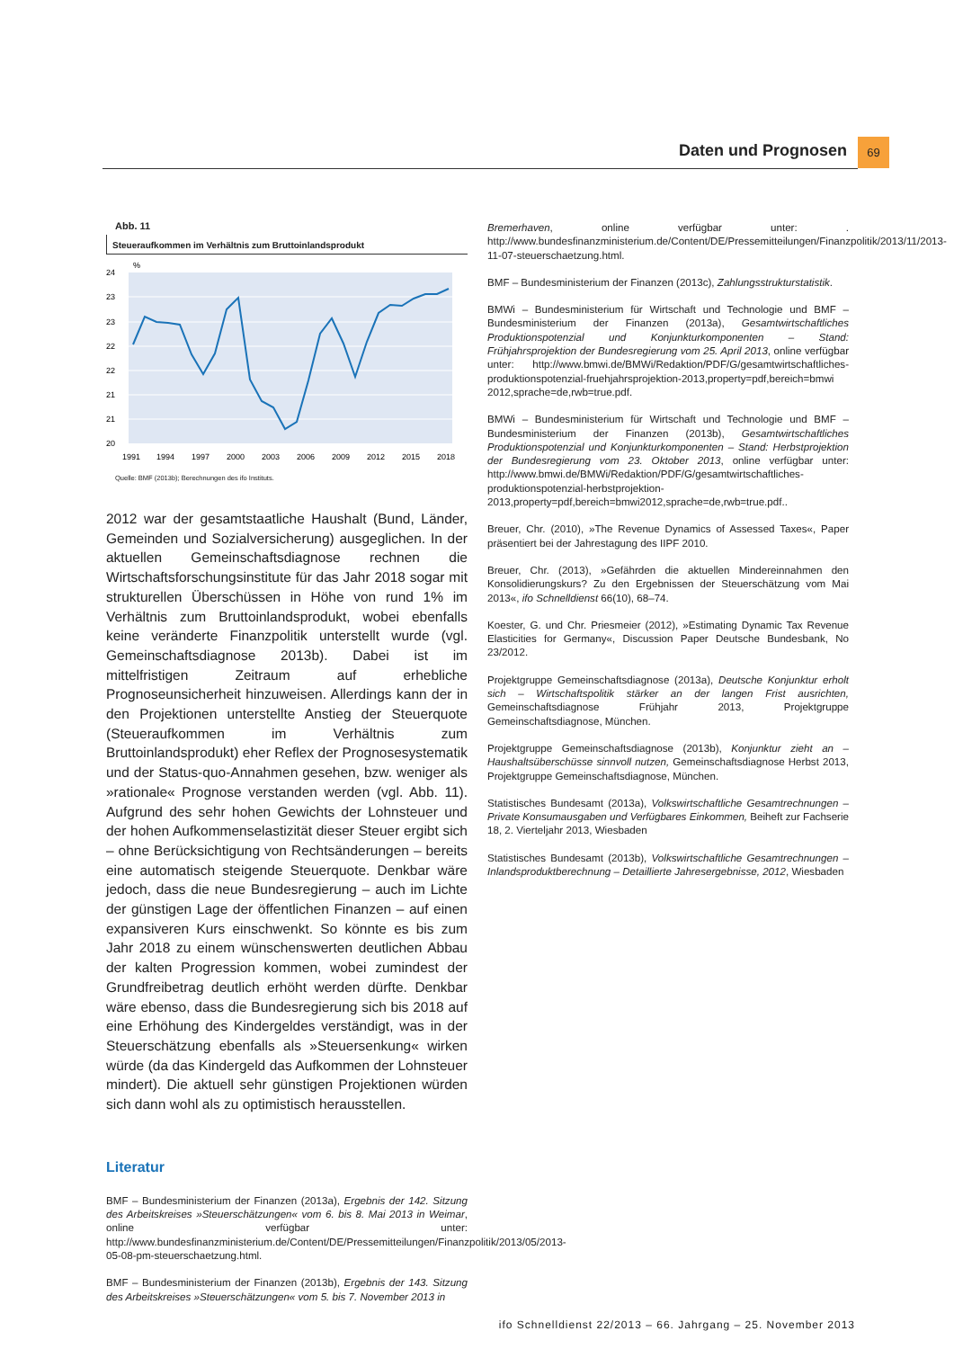Daten und Prognosen 69
Abb. 11
Steueraufkommen im Verhältnis zum Bruttoinlandsprodukt
%
24
23
23
22
22
21
21
20
1991
1994
1997
2000
2003
2006
2009
2012
2015
2018
Quelle: BMF (2013b); Berechnungen des ifo Instituts.
2012 war der gesamtstaatliche Haushalt (Bund, Länder, Gemeinden und Sozialversicherung) ausgeglichen. In der aktuellen Gemeinschaftsdiagnose rechnen die Wirtschaftsforschungsinstitute für das Jahr 2018 sogar mit strukturellen Überschüssen in Höhe von rund 1% im Verhältnis zum Bruttoinlandsprodukt, wobei ebenfalls keine veränderte Finanzpolitik unterstellt wurde (vgl. Gemeinschaftsdiagnose 2013b). Dabei ist im mittelfristigen Zeitraum auf erhebliche Prognoseunsicherheit hinzuweisen. Allerdings kann der in den Projektionen unterstellte Anstieg der Steuerquote (Steueraufkommen im Verhältnis zum Bruttoinlandsprodukt) eher Reflex der Prognosesystematik und der Status-quo-Annahmen gesehen, bzw. weniger als »rationale« Prognose verstanden werden (vgl. Abb. 11). Aufgrund des sehr hohen Gewichts der Lohnsteuer und der hohen Aufkommenselastizität dieser Steuer ergibt sich – ohne Berücksichtigung von Rechtsänderungen – bereits eine automatisch steigende Steuerquote. Denkbar wäre jedoch, dass die neue Bundesregierung – auch im Lichte der günstigen Lage der öffentlichen Finanzen – auf einen expansiveren Kurs einschwenkt. So könnte es bis zum Jahr 2018 zu einem wünschenswerten deutlichen Abbau der kalten Progression kommen, wobei zumindest der Grundfreibetrag deutlich erhöht werden dürfte. Denkbar wäre ebenso, dass die Bundesregierung sich bis 2018 auf eine Erhöhung des Kindergeldes verständigt, was in der Steuerschätzung ebenfalls als »Steuersenkung« wirken würde (da das Kindergeld das Aufkommen der Lohnsteuer mindert). Die aktuell sehr günstigen Projektionen würden sich dann wohl als zu optimistisch herausstellen.
Literatur
BMF – Bundesministerium der Finanzen (2013a), Ergebnis der 142. Sitzung des Arbeitskreises »Steuerschätzungen« vom 6. bis 8. Mai 2013 in Weimar, online verfügbar unter: http://www.bundesfinanzministerium.de/Content/DE/Pressemitteilungen/Finanzpolitik/2013/05/2013-05-08-pm-steuerschaetzung.html.
BMF – Bundesministerium der Finanzen (2013b), Ergebnis der 143. Sitzung des Arbeitskreises »Steuerschätzungen« vom 5. bis 7. November 2013 in
Bremerhaven, online verfügbar unter: . http://www.bundesfinanzministerium.de/Content/DE/Pressemitteilungen/Finanzpolitik/2013/11/2013-11-07-steuerschaetzung.html.
BMF – Bundesministerium der Finanzen (2013c), Zahlungsstrukturstatistik.
BMWi – Bundesministerium für Wirtschaft und Technologie und BMF – Bundesministerium der Finanzen (2013a), Gesamtwirtschaftliches Produktionspotenzial und Konjunkturkomponenten – Stand: Frühjahrsprojektion der Bundesregierung vom 25. April 2013, online verfügbar unter: http://www.bmwi.de/BMWi/Redaktion/PDF/G/gesamtwirtschaftliches-produktionspotenzial-fruehjahrsprojektion-2013,property=pdf,bereich=bmwi 2012,sprache=de,rwb=true.pdf.
BMWi – Bundesministerium für Wirtschaft und Technologie und BMF – Bundesministerium der Finanzen (2013b), Gesamtwirtschaftliches Produktionspotenzial und Konjunkturkomponenten – Stand: Herbstprojektion der Bundesregierung vom 23. Oktober 2013, online verfügbar unter: http://www.bmwi.de/BMWi/Redaktion/PDF/G/gesamtwirtschaftliches-produktionspotenzial-herbstprojektion-2013,property=pdf,bereich=bmwi2012,sprache=de,rwb=true.pdf..
Breuer, Chr. (2010), »The Revenue Dynamics of Assessed Taxes«, Paper präsentiert bei der Jahrestagung des IIPF 2010.
Breuer, Chr. (2013), »Gefährden die aktuellen Mindereinnahmen den Konsolidierungskurs? Zu den Ergebnissen der Steuerschätzung vom Mai 2013«, ifo Schnelldienst 66(10), 68–74.
Koester, G. und Chr. Priesmeier (2012), »Estimating Dynamic Tax Revenue Elasticities for Germany«, Discussion Paper Deutsche Bundesbank, No 23/2012.
Projektgruppe Gemeinschaftsdiagnose (2013a), Deutsche Konjunktur erholt sich – Wirtschaftspolitik stärker an der langen Frist ausrichten, Gemeinschaftsdiagnose Frühjahr 2013, Projektgruppe Gemeinschaftsdiagnose, München.
Projektgruppe Gemeinschaftsdiagnose (2013b), Konjunktur zieht an – Haushaltsüberschüsse sinnvoll nutzen, Gemeinschaftsdiagnose Herbst 2013, Projektgruppe Gemeinschaftsdiagnose, München.
Statistisches Bundesamt (2013a), Volkswirtschaftliche Gesamtrechnungen – Private Konsumausgaben und Verfügbares Einkommen, Beiheft zur Fachserie 18, 2. Vierteljahr 2013, Wiesbaden
Statistisches Bundesamt (2013b), Volkswirtschaftliche Gesamtrechnungen – Inlandsproduktberechnung – Detaillierte Jahresergebnisse, 2012, Wiesbaden
ifo Schnelldienst 22/2013 – 66. Jahrgang – 25. November 2013